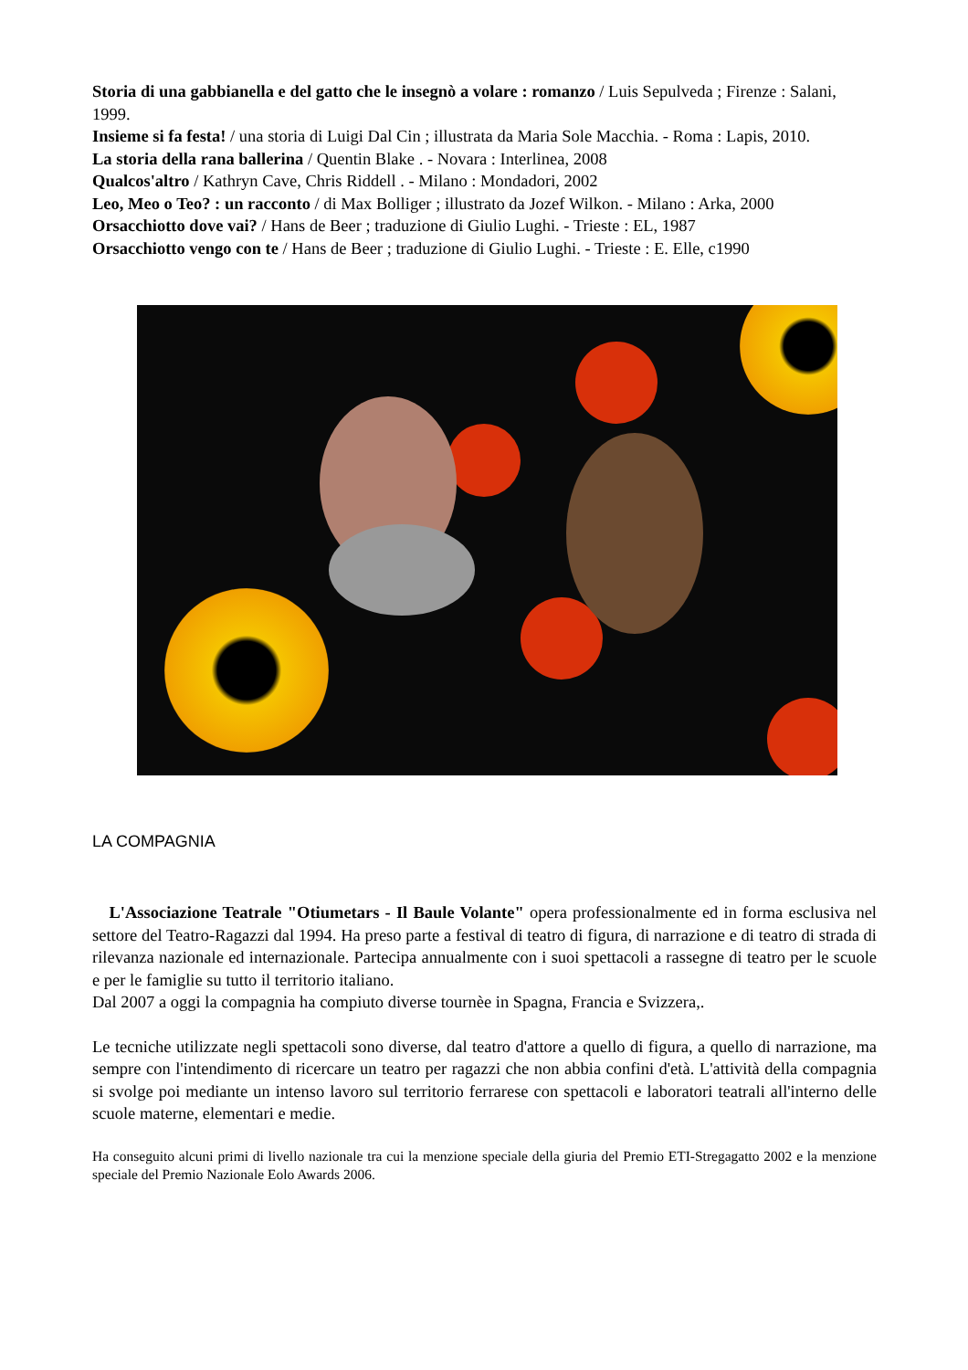Storia di una gabbianella e del gatto che le insegnò a volare : romanzo / Luis Sepulveda ; Firenze : Salani, 1999.
Insieme si fa festa! / una storia di Luigi Dal Cin ; illustrata da Maria Sole Macchia. - Roma : Lapis, 2010.
La storia della rana ballerina / Quentin Blake . - Novara : Interlinea, 2008
Qualcos'altro / Kathryn Cave, Chris Riddell . - Milano : Mondadori, 2002
Leo, Meo o Teo? : un racconto / di Max Bolliger ; illustrato da Jozef Wilkon. - Milano : Arka, 2000
Orsacchiotto dove vai? / Hans de Beer ; traduzione di Giulio Lughi. - Trieste : EL, 1987
Orsacchiotto vengo con te / Hans de Beer ; traduzione di Giulio Lughi. - Trieste : E. Elle, c1990
LA COMPAGNIA
L'Associazione Teatrale "Otiumetars - Il Baule Volante" opera professionalmente ed in forma esclusiva nel settore del Teatro-Ragazzi dal 1994. Ha preso parte a festival di teatro di figura, di narrazione e di teatro di strada di rilevanza nazionale ed internazionale. Partecipa annualmente con i suoi spettacoli a rassegne di teatro per le scuole e per le famiglie su tutto il territorio italiano.
Dal 2007 a oggi la compagnia ha compiuto diverse tournèe in Spagna, Francia e Svizzera,.
Le tecniche utilizzate negli spettacoli sono diverse, dal teatro d'attore a quello di figura, a quello di narrazione, ma sempre con l'intendimento di ricercare un teatro per ragazzi che non abbia confini d'età. L'attività della compagnia si svolge poi mediante un intenso lavoro sul territorio ferrarese con spettacoli e laboratori teatrali all'interno delle scuole materne, elementari e medie.
Ha conseguito alcuni primi di livello nazionale tra cui la menzione speciale della giuria del Premio ETI-Stregagatto 2002 e la menzione speciale del Premio Nazionale Eolo Awards 2006.